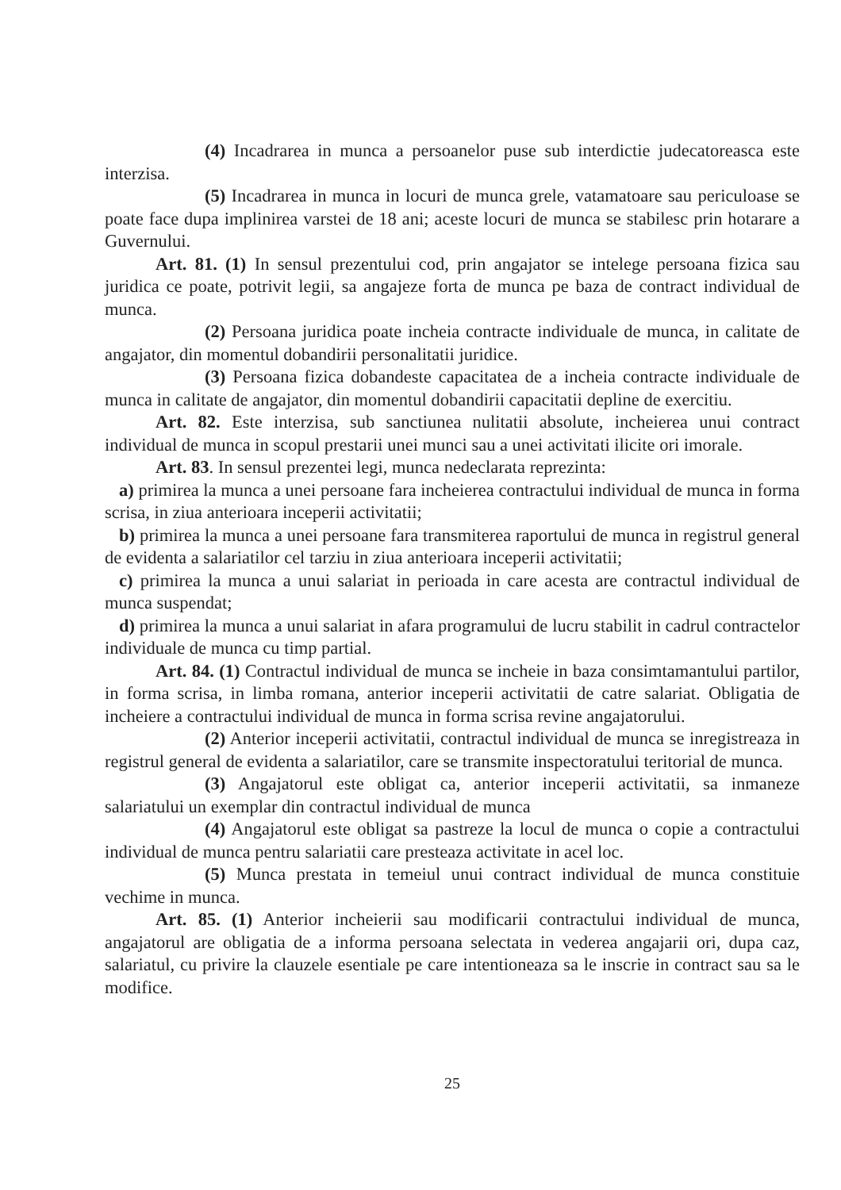(4) Incadrarea in munca a persoanelor puse sub interdictie judecatoreasca este interzisa.
(5) Incadrarea in munca in locuri de munca grele, vatamatoare sau periculoase se poate face dupa implinirea varstei de 18 ani; aceste locuri de munca se stabilesc prin hotarare a Guvernului.
Art. 81. (1) In sensul prezentului cod, prin angajator se intelege persoana fizica sau juridica ce poate, potrivit legii, sa angajeze forta de munca pe baza de contract individual de munca.
(2) Persoana juridica poate incheia contracte individuale de munca, in calitate de angajator, din momentul dobandirii personalitatii juridice.
(3) Persoana fizica dobandeste capacitatea de a incheia contracte individuale de munca in calitate de angajator, din momentul dobandirii capacitatii depline de exercitiu.
Art. 82. Este interzisa, sub sanctiunea nulitatii absolute, incheierea unui contract individual de munca in scopul prestarii unei munci sau a unei activitati ilicite ori imorale.
Art. 83. In sensul prezentei legi, munca nedeclarata reprezinta:
a) primirea la munca a unei persoane fara incheierea contractului individual de munca in forma scrisa, in ziua anterioara inceperii activitatii;
b) primirea la munca a unei persoane fara transmiterea raportului de munca in registrul general de evidenta a salariatilor cel tarziu in ziua anterioara inceperii activitatii;
c) primirea la munca a unui salariat in perioada in care acesta are contractul individual de munca suspendat;
d) primirea la munca a unui salariat in afara programului de lucru stabilit in cadrul contractelor individuale de munca cu timp partial.
Art. 84. (1) Contractul individual de munca se incheie in baza consimtamantului partilor, in forma scrisa, in limba romana, anterior inceperii activitatii de catre salariat. Obligatia de incheiere a contractului individual de munca in forma scrisa revine angajatorului.
(2) Anterior inceperii activitatii, contractul individual de munca se inregistreaza in registrul general de evidenta a salariatilor, care se transmite inspectoratului teritorial de munca.
(3) Angajatorul este obligat ca, anterior inceperii activitatii, sa inmaneze salariatului un exemplar din contractul individual de munca
(4) Angajatorul este obligat sa pastreze la locul de munca o copie a contractului individual de munca pentru salariatii care presteaza activitate in acel loc.
(5) Munca prestata in temeiul unui contract individual de munca constituie vechime in munca.
Art. 85. (1) Anterior incheierii sau modificarii contractului individual de munca, angajatorul are obligatia de a informa persoana selectata in vederea angajarii ori, dupa caz, salariatul, cu privire la clauzele esentiale pe care intentioneaza sa le inscrie in contract sau sa le modifice.
25